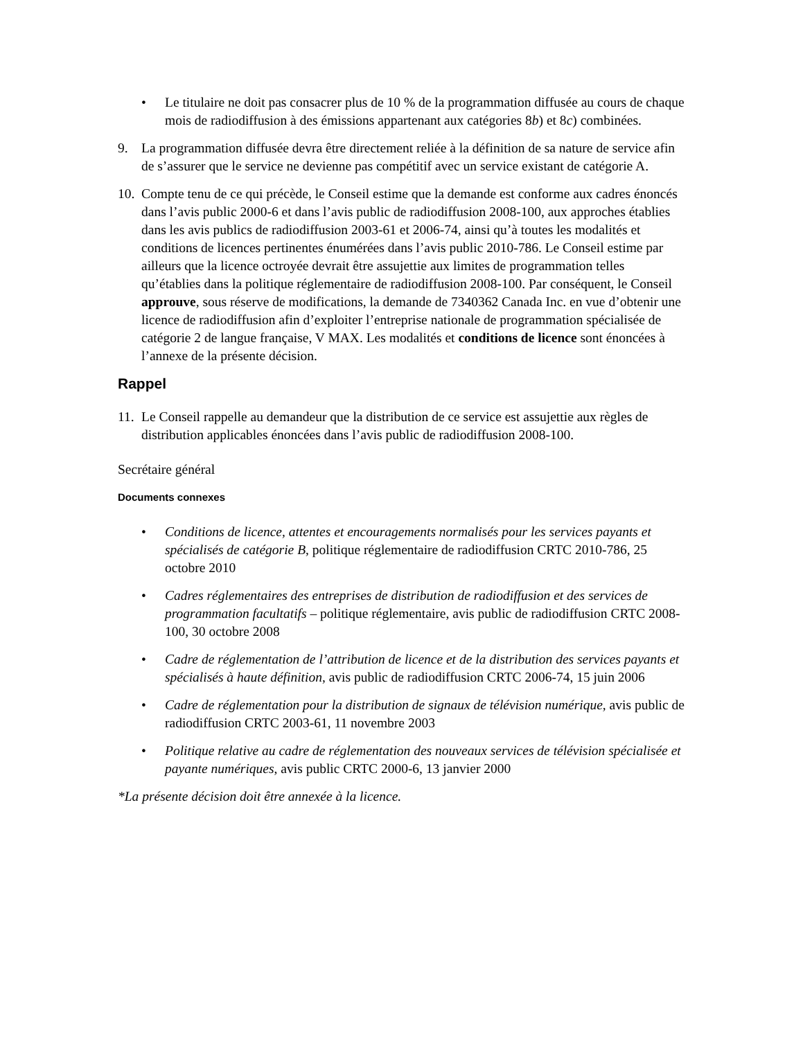• Le titulaire ne doit pas consacrer plus de 10 % de la programmation diffusée au cours de chaque mois de radiodiffusion à des émissions appartenant aux catégories 8b) et 8c) combinées.
9. La programmation diffusée devra être directement reliée à la définition de sa nature de service afin de s’assurer que le service ne devienne pas compétitif avec un service existant de catégorie A.
10.
Compte tenu de ce qui précède, le Conseil estime que la demande est conforme aux cadres énoncés dans l’avis public 2000-6 et dans l’avis public de radiodiffusion 2008-100, aux approches établies dans les avis publics de radiodiffusion 2003-61 et 2006-74, ainsi qu’à toutes les modalités et conditions de licences pertinentes énumérées dans l’avis public 2010-786. Le Conseil estime par ailleurs que la licence octroyée devrait être assujettie aux limites de programmation telles qu’établies dans la politique réglementaire de radiodiffusion 2008-100. Par conséquent, le Conseil approuve, sous réserve de modifications, la demande de 7340362 Canada Inc. en vue d’obtenir une licence de radiodiffusion afin d’exploiter l’entreprise nationale de programmation spécialisée de catégorie 2 de langue française, V MAX. Les modalités et conditions de licence sont énoncées à l’annexe de la présente décision.
Rappel
11.
Le Conseil rappelle au demandeur que la distribution de ce service est assujettie aux règles de distribution applicables énoncées dans l’avis public de radiodiffusion 2008-100.
Secrétaire général
Documents connexes
• Conditions de licence, attentes et encouragements normalisés pour les services payants et spécialisés de catégorie B, politique réglementaire de radiodiffusion CRTC 2010-786, 25 octobre 2010
• Cadres réglementaires des entreprises de distribution de radiodiffusion et des services de programmation facultatifs – politique réglementaire, avis public de radiodiffusion CRTC 2008-100, 30 octobre 2008
• Cadre de réglementation de l’attribution de licence et de la distribution des services payants et spécialisés à haute définition, avis public de radiodiffusion CRTC 2006-74, 15 juin 2006
• Cadre de réglementation pour la distribution de signaux de télévision numérique, avis public de radiodiffusion CRTC 2003-61, 11 novembre 2003
• Politique relative au cadre de réglementation des nouveaux services de télévision spécialisée et payante numériques, avis public CRTC 2000-6, 13 janvier 2000
*La présente décision doit être annexée à la licence.